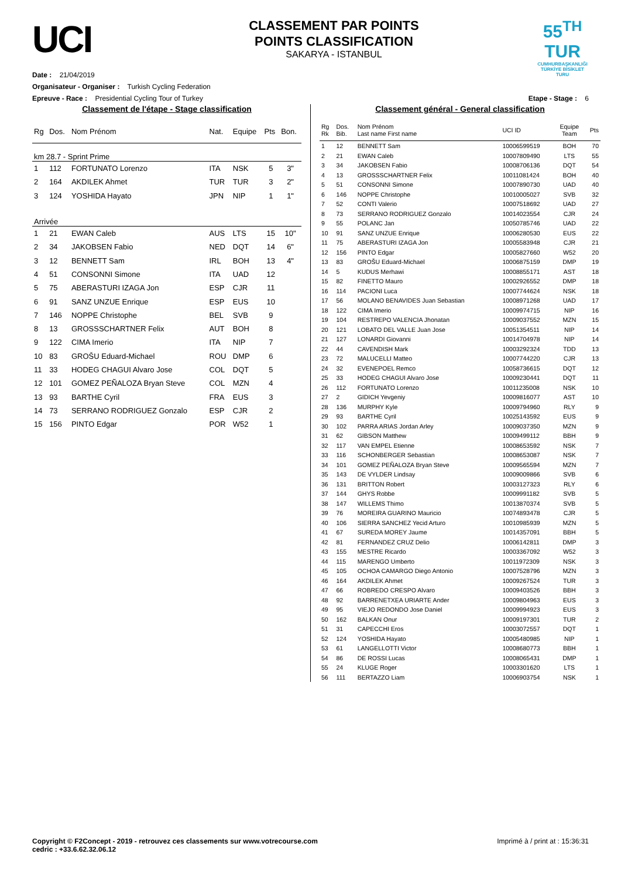UCI
CLASSEMENT PAR POINTS
POINTS CLASSIFICATION
SAKARYA - ISTANBUL
55<sup>TH</sup>
TUR
CUMHURBAŞKANLIĞI TÜRKİYE BİSİKLET TURU
Date : 21/04/2019
Organisateur - Organiser : Turkish Cycling Federation
Epreuve - Race : Presidential Cycling Tour of Turkey Etape - Stage : 6
Classement de l'étape - Stage classification
| Rg | Dos. | Nom Prénom | Nat. | Equipe | Pts | Bon. |
| --- | --- | --- | --- | --- | --- | --- |
| km 28.7 - Sprint Prime | | | | | | |
| 1 | 112 | FORTUNATO Lorenzo | ITA | NSK | 5 | 3" |
| 2 | 164 | AKDILEK Ahmet | TUR | TUR | 3 | 2" |
| 3 | 124 | YOSHIDA Hayato | JPN | NIP | 1 | 1" |
| Arrivée | | | | | | |
| 1 | 21 | EWAN Caleb | AUS | LTS | 15 | 10" |
| 2 | 34 | JAKOBSEN Fabio | NED | DQT | 14 | 6" |
| 3 | 12 | BENNETT Sam | IRL | BOH | 13 | 4" |
| 4 | 51 | CONSONNI Simone | ITA | UAD | 12 | |
| 5 | 75 | ABERASTURI IZAGA Jon | ESP | CJR | 11 | |
| 6 | 91 | SANZ UNZUE Enrique | ESP | EUS | 10 | |
| 7 | 146 | NOPPE Christophe | BEL | SVB | 9 | |
| 8 | 13 | GROSSSCHARTNER Felix | AUT | BOH | 8 | |
| 9 | 122 | CIMA Imerio | ITA | NIP | 7 | |
| 10 | 83 | GROŠU Eduard-Michael | ROU | DMP | 6 | |
| 11 | 33 | HODEG CHAGUI Alvaro Jose | COL | DQT | 5 | |
| 12 | 101 | GOMEZ PEÑALOZA Bryan Steve | COL | MZN | 4 | |
| 13 | 93 | BARTHE Cyril | FRA | EUS | 3 | |
| 14 | 73 | SERRANO RODRIGUEZ Gonzalo | ESP | CJR | 2 | |
| 15 | 156 | PINTO Edgar | POR | W52 | 1 | |
Classement général - General classification
| Rg Rk | Dos. Bib. | Nom Prénom Last name First name | UCI ID | Equipe Team | Pts |
| --- | --- | --- | --- | --- | --- |
| 1 | 12 | BENNETT Sam | 10006599519 | BOH | 70 |
| 2 | 21 | EWAN Caleb | 10007809490 | LTS | 55 |
| 3 | 34 | JAKOBSEN Fabio | 10008706136 | DQT | 54 |
| 4 | 13 | GROSSSCHARTNER Felix | 10011081424 | BOH | 40 |
| 5 | 51 | CONSONNI Simone | 10007890730 | UAD | 40 |
| 6 | 146 | NOPPE Christophe | 10010005027 | SVB | 32 |
| 7 | 52 | CONTI Valerio | 10007518692 | UAD | 27 |
| 8 | 73 | SERRANO RODRIGUEZ Gonzalo | 10014023554 | CJR | 24 |
| 9 | 55 | POLANC Jan | 10050785746 | UAD | 22 |
| 10 | 91 | SANZ UNZUE Enrique | 10006280530 | EUS | 22 |
| 11 | 75 | ABERASTURI IZAGA Jon | 10005583948 | CJR | 21 |
| 12 | 156 | PINTO Edgar | 10005827660 | W52 | 20 |
| 13 | 83 | GROŠU Eduard-Michael | 10006875159 | DMP | 19 |
| 14 | 5 | KUDUS Merhawi | 10008855171 | AST | 18 |
| 15 | 82 | FINETTO Mauro | 10002926552 | DMP | 18 |
| 16 | 114 | PACIONI Luca | 10007744624 | NSK | 18 |
| 17 | 56 | MOLANO BENAVIDES Juan Sebastian | 10008971268 | UAD | 17 |
| 18 | 122 | CIMA Imerio | 10009974715 | NIP | 16 |
| 19 | 104 | RESTREPO VALENCIA Jhonatan | 10009037552 | MZN | 15 |
| 20 | 121 | LOBATO DEL VALLE Juan Jose | 10051354511 | NIP | 14 |
| 21 | 127 | LONARDI Giovanni | 10014704978 | NIP | 14 |
| 22 | 44 | CAVENDISH Mark | 10003292324 | TDD | 13 |
| 23 | 72 | MALUCELLI Matteo | 10007744220 | CJR | 13 |
| 24 | 32 | EVENEPOEL Remco | 10058736615 | DQT | 12 |
| 25 | 33 | HODEG CHAGUI Alvaro Jose | 10009230441 | DQT | 11 |
| 26 | 112 | FORTUNATO Lorenzo | 10011235008 | NSK | 10 |
| 27 | 2 | GIDICH Yevgeniy | 10009816077 | AST | 10 |
| 28 | 136 | MURPHY Kyle | 10009794960 | RLY | 9 |
| 29 | 93 | BARTHE Cyril | 10025143592 | EUS | 9 |
| 30 | 102 | PARRA ARIAS Jordan Arley | 10009037350 | MZN | 9 |
| 31 | 62 | GIBSON Matthew | 10009499112 | BBH | 9 |
| 32 | 117 | VAN EMPEL Etienne | 10008653592 | NSK | 7 |
| 33 | 116 | SCHONBERGER Sebastian | 10008653087 | NSK | 7 |
| 34 | 101 | GOMEZ PEÑALOZA Bryan Steve | 10009565594 | MZN | 7 |
| 35 | 143 | DE VYLDER Lindsay | 10009009866 | SVB | 6 |
| 36 | 131 | BRITTON Robert | 10003127323 | RLY | 6 |
| 37 | 144 | GHYS Robbe | 10009991182 | SVB | 5 |
| 38 | 147 | WILLEMS Thimo | 10013870374 | SVB | 5 |
| 39 | 76 | MOREIRA GUARINO Mauricio | 10074893478 | CJR | 5 |
| 40 | 106 | SIERRA SANCHEZ Yecid Arturo | 10010985939 | MZN | 5 |
| 41 | 67 | SUREDA MOREY Jaume | 10014357091 | BBH | 5 |
| 42 | 81 | FERNANDEZ CRUZ Delio | 10006142811 | DMP | 3 |
| 43 | 155 | MESTRE Ricardo | 10003367092 | W52 | 3 |
| 44 | 115 | MARENGO Umberto | 10011972309 | NSK | 3 |
| 45 | 105 | OCHOA CAMARGO Diego Antonio | 10007528796 | MZN | 3 |
| 46 | 164 | AKDILEK Ahmet | 10009267524 | TUR | 3 |
| 47 | 66 | ROBREDO CRESPO Alvaro | 10009403526 | BBH | 3 |
| 48 | 92 | BARRENETXEA URIARTE Ander | 10009804963 | EUS | 3 |
| 49 | 95 | VIEJO REDONDO Jose Daniel | 10009994923 | EUS | 3 |
| 50 | 162 | BALKAN Onur | 10009197301 | TUR | 2 |
| 51 | 31 | CAPECCHI Eros | 10003072557 | DQT | 1 |
| 52 | 124 | YOSHIDA Hayato | 10005480985 | NIP | 1 |
| 53 | 61 | LANGELLOTTI Victor | 10008680773 | BBH | 1 |
| 54 | 86 | DE ROSSI Lucas | 10008065431 | DMP | 1 |
| 55 | 24 | KLUGE Roger | 10003301620 | LTS | 1 |
| 56 | 111 | BERTAZZO Liam | 10006903754 | NSK | 1 |
Copyright © F2Concept - 2019 - retrouvez ces classements sur www.votrecourse.com
cedric : +33.6.62.32.06.12 Imprimé à / print at : 15:36:31